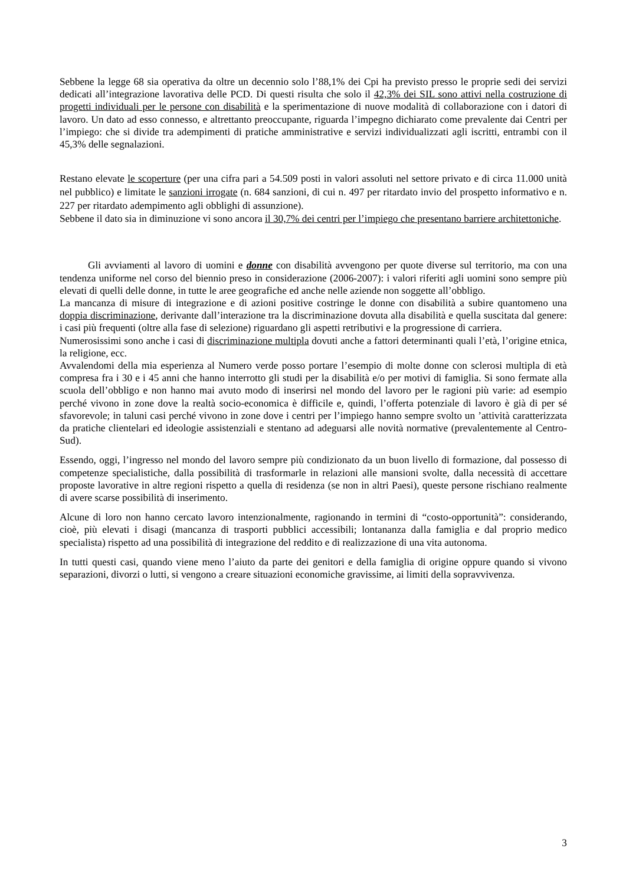Sebbene la legge 68 sia operativa da oltre un decennio solo l’88,1% dei Cpi ha previsto presso le proprie sedi dei servizi dedicati all’integrazione lavorativa delle PCD. Di questi risulta che solo il 42,3% dei SIL sono attivi nella costruzione di progetti individuali per le persone con disabilità e la sperimentazione di nuove modalità di collaborazione con i datori di lavoro. Un dato ad esso connesso, e altrettanto preoccupante, riguarda l’impegno dichiarato come prevalente dai Centri per l’impiego: che si divide tra adempimenti di pratiche amministrative e servizi individualizzati agli iscritti, entrambi con il 45,3% delle segnalazioni.
Restano elevate le scoperture (per una cifra pari a 54.509 posti in valori assoluti nel settore privato e di circa 11.000 unità nel pubblico) e limitate le sanzioni irrogate (n. 684 sanzioni, di cui n. 497 per ritardato invio del prospetto informativo e n. 227 per ritardato adempimento agli obblighi di assunzione).
Sebbene il dato sia in diminuzione vi sono ancora il 30,7% dei centri per l’impiego che presentano barriere architettoniche.
Gli avviamenti al lavoro di uomini e donne con disabilità avvengono per quote diverse sul territorio, ma con una tendenza uniforme nel corso del biennio preso in considerazione (2006-2007): i valori riferiti agli uomini sono sempre più elevati di quelli delle donne, in tutte le aree geografiche ed anche nelle aziende non soggette all’obbligo.
La mancanza di misure di integrazione e di azioni positive costringe le donne con disabilità a subire quantomeno una doppia discriminazione, derivante dall’interazione tra la discriminazione dovuta alla disabilità e quella suscitata dal genere: i casi più frequenti (oltre alla fase di selezione) riguardano gli aspetti retributivi e la progressione di carriera.
Numerosissimi sono anche i casi di discriminazione multipla dovuti anche a fattori determinanti quali l’età, l’origine etnica, la religione, ecc.
Avvalendomi della mia esperienza al Numero verde posso portare l’esempio di molte donne con sclerosi multipla di età compresa fra i 30 e i 45 anni che hanno interrotto gli studi per la disabilità e/o per motivi di famiglia. Si sono fermate alla scuola dell’obbligo e non hanno mai avuto modo di inserirsi nel mondo del lavoro per le ragioni più varie: ad esempio perché vivono in zone dove la realtà socio-economica è difficile e, quindi, l’offerta potenziale di lavoro è già di per sé sfavorevole; in taluni casi perché vivono in zone dove i centri per l’impiego hanno sempre svolto un ’attività caratterizzata da pratiche clientelari ed ideologie assistenziali e stentano ad adeguarsi alle novità normative (prevalentemente al Centro-Sud).
Essendo, oggi, l’ingresso nel mondo del lavoro sempre più condizionato da un buon livello di formazione, dal possesso di competenze specialistiche, dalla possibilità di trasformarle in relazioni alle mansioni svolte, dalla necessità di accettare proposte lavorative in altre regioni rispetto a quella di residenza (se non in altri Paesi), queste persone rischiano realmente di avere scarse possibilità di inserimento.
Alcune di loro non hanno cercato lavoro intenzionalmente, ragionando in termini di “costo-opportunità”: considerando, cioè, più elevati i disagi (mancanza di trasporti pubblici accessibili; lontananza dalla famiglia e dal proprio medico specialista) rispetto ad una possibilità di integrazione del reddito e di realizzazione di una vita autonoma.
In tutti questi casi, quando viene meno l’aiuto da parte dei genitori e della famiglia di origine oppure quando si vivono separazioni, divorzi o lutti, si vengono a creare situazioni economiche gravissime, ai limiti della sopravvivenza.
3